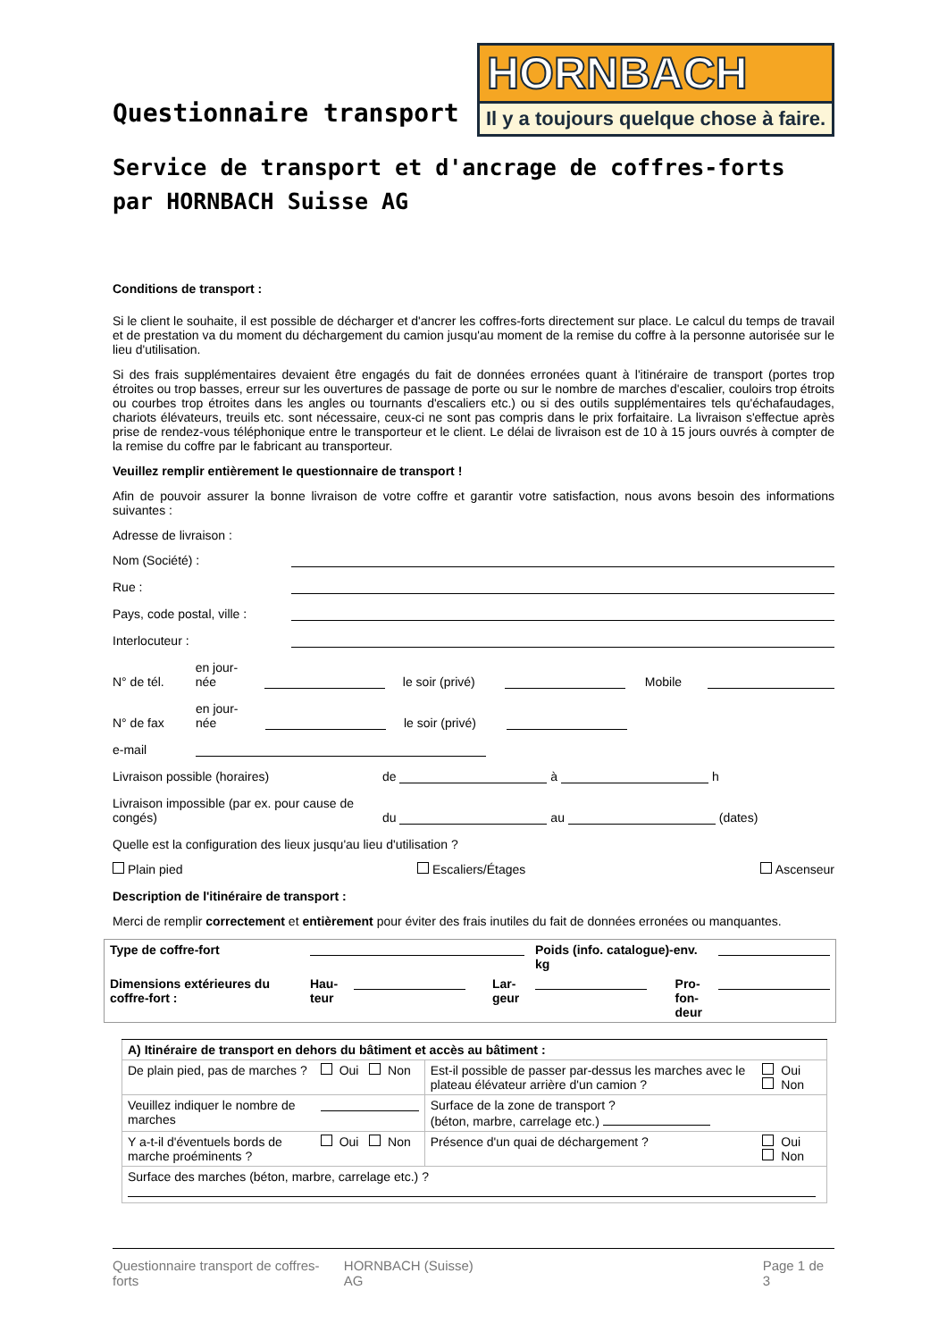Questionnaire transport
HORNBACH
Il y a toujours quelque chose à faire.
Service de transport et d'ancrage de coffres-forts
par HORNBACH Suisse AG
Conditions de transport :
Si le client le souhaite, il est possible de décharger et d'ancrer les coffres-forts directement sur place. Le calcul du temps de travail et de prestation va du moment du déchargement du camion jusqu'au moment de la remise du coffre à la personne autorisée sur le lieu d'utilisation.
Si des frais supplémentaires devaient être engagés du fait de données erronées quant à l'itinéraire de transport (portes trop étroites ou trop basses, erreur sur les ouvertures de passage de porte ou sur le nombre de marches d'escalier, couloirs trop étroits ou courbes trop étroites dans les angles ou tournants d'escaliers etc.) ou si des outils supplémentaires tels qu'échafaudages, chariots élévateurs, treuils etc. sont nécessaire, ceux-ci ne sont pas compris dans le prix forfaitaire. La livraison s'effectue après prise de rendez-vous téléphonique entre le transporteur et le client. Le délai de livraison est de 10 à 15 jours ouvrés à compter de la remise du coffre par le fabricant au transporteur.
Veuillez remplir entièrement le questionnaire de transport !
Afin de pouvoir assurer la bonne livraison de votre coffre et garantir votre satisfaction, nous avons besoin des informations suivantes :
Adresse de livraison :
Nom (Société) :
Rue :
Pays, code postal, ville :
Interlocuteur :
N° de tél. en jour-
née le soir (privé) Mobile
N° de fax en jour-
née le soir (privé)
e-mail
Livraison possible (horaires) de à h
Livraison impossible (par ex. pour cause de congés) du au (dates)
Quelle est la configuration des lieux jusqu'au lieu d'utilisation ?
Plain pied Escaliers/Étages Ascenseur
Description de l'itinéraire de transport :
Merci de remplir correctement et entièrement pour éviter des frais inutiles du fait de données erronées ou manquantes.
| Type de coffre-fort | | | | Poids (info. catalogue)-env. kg | | |
| Dimensions extérieures du coffre-fort : | Hau- teur | | Lar- geur | | Pro- fon- deur | |
| A) Itinéraire de transport en dehors du bâtiment et accès au bâtiment : | | | |
| De plain pied, pas de marches ? | Oui Non | Est-il possible de passer par-dessus les marches avec le plateau élévateur arrière d'un camion ? | Oui Non |
| Veuillez indiquer le nombre de marches | | Surface de la zone de transport ? (béton, marbre, carrelage etc.) | |
| Y a-t-il d'éventuels bords de marche proéminents ? | Oui Non | Présence d'un quai de déchargement ? | Oui Non |
| Surface des marches (béton, marbre, carrelage etc.) ? | | | |
Questionnaire transport de coffres-forts HORNBACH (Suisse) AG Page 1 de 3